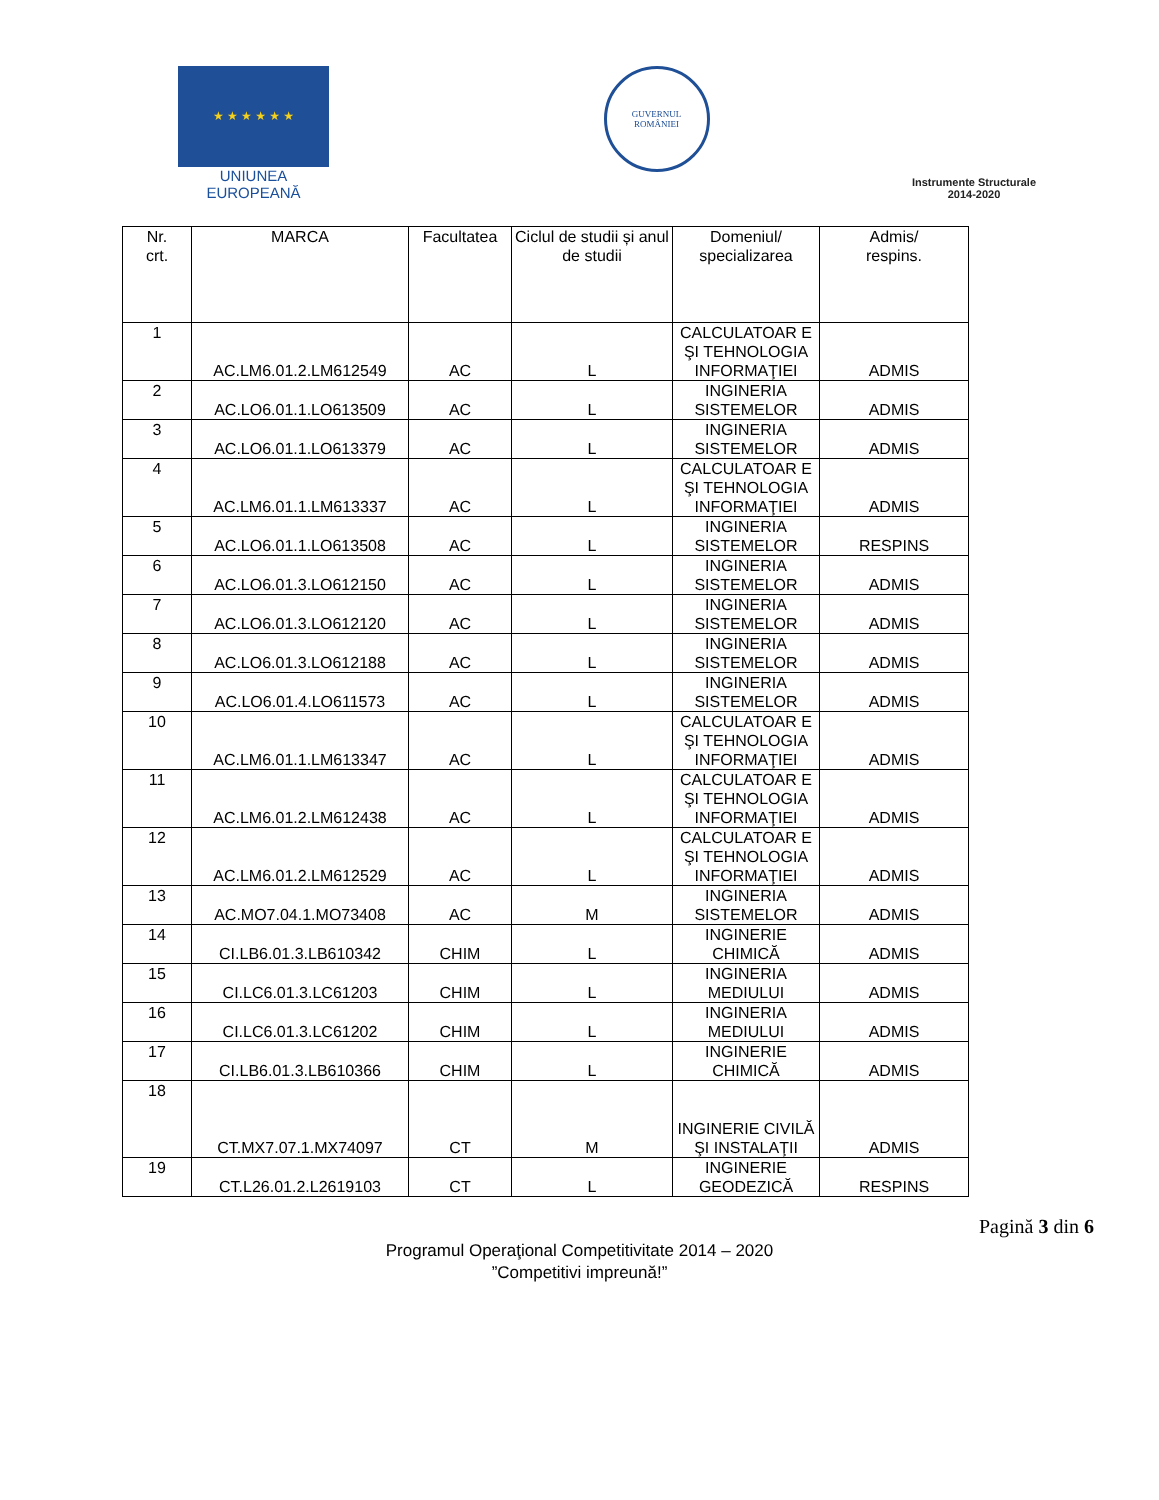★ ★ ★ ★ ★ ★
UNIUNEA EUROPEANĂ
GUVERNUL
ROMÂNIEI
Instrumente Structurale
2014-2020
| Nr. crt. | MARCA | Facultatea | Ciclul de studii și anul de studii | Domeniul/ specializarea | Admis/ respins. |
| --- | --- | --- | --- | --- | --- |
| 1 | AC.LM6.01.2.LM612549 | AC | L | CALCULATOAR E ŞI TEHNOLOGIA INFORMAŢIEI | ADMIS |
| 2 | AC.LO6.01.1.LO613509 | AC | L | INGINERIA SISTEMELOR | ADMIS |
| 3 | AC.LO6.01.1.LO613379 | AC | L | INGINERIA SISTEMELOR | ADMIS |
| 4 | AC.LM6.01.1.LM613337 | AC | L | CALCULATOAR E ŞI TEHNOLOGIA INFORMAŢIEI | ADMIS |
| 5 | AC.LO6.01.1.LO613508 | AC | L | INGINERIA SISTEMELOR | RESPINS |
| 6 | AC.LO6.01.3.LO612150 | AC | L | INGINERIA SISTEMELOR | ADMIS |
| 7 | AC.LO6.01.3.LO612120 | AC | L | INGINERIA SISTEMELOR | ADMIS |
| 8 | AC.LO6.01.3.LO612188 | AC | L | INGINERIA SISTEMELOR | ADMIS |
| 9 | AC.LO6.01.4.LO611573 | AC | L | INGINERIA SISTEMELOR | ADMIS |
| 10 | AC.LM6.01.1.LM613347 | AC | L | CALCULATOAR E ŞI TEHNOLOGIA INFORMAŢIEI | ADMIS |
| 11 | AC.LM6.01.2.LM612438 | AC | L | CALCULATOAR E ŞI TEHNOLOGIA INFORMAŢIEI | ADMIS |
| 12 | AC.LM6.01.2.LM612529 | AC | L | CALCULATOAR E ŞI TEHNOLOGIA INFORMAŢIEI | ADMIS |
| 13 | AC.MO7.04.1.MO73408 | AC | M | INGINERIA SISTEMELOR | ADMIS |
| 14 | CI.LB6.01.3.LB610342 | CHIM | L | INGINERIE CHIMICĂ | ADMIS |
| 15 | CI.LC6.01.3.LC61203 | CHIM | L | INGINERIA MEDIULUI | ADMIS |
| 16 | CI.LC6.01.3.LC61202 | CHIM | L | INGINERIA MEDIULUI | ADMIS |
| 17 | CI.LB6.01.3.LB610366 | CHIM | L | INGINERIE CHIMICĂ | ADMIS |
| 18 | CT.MX7.07.1.MX74097 | CT | M | INGINERIE CIVILĂ ŞI INSTALAŢII | ADMIS |
| 19 | CT.L26.01.2.L2619103 | CT | L | INGINERIE GEODEZICĂ | RESPINS |
Pagină 3 din 6
Programul Operaţional Competitivitate 2014 – 2020
”Competitivi impreună!”